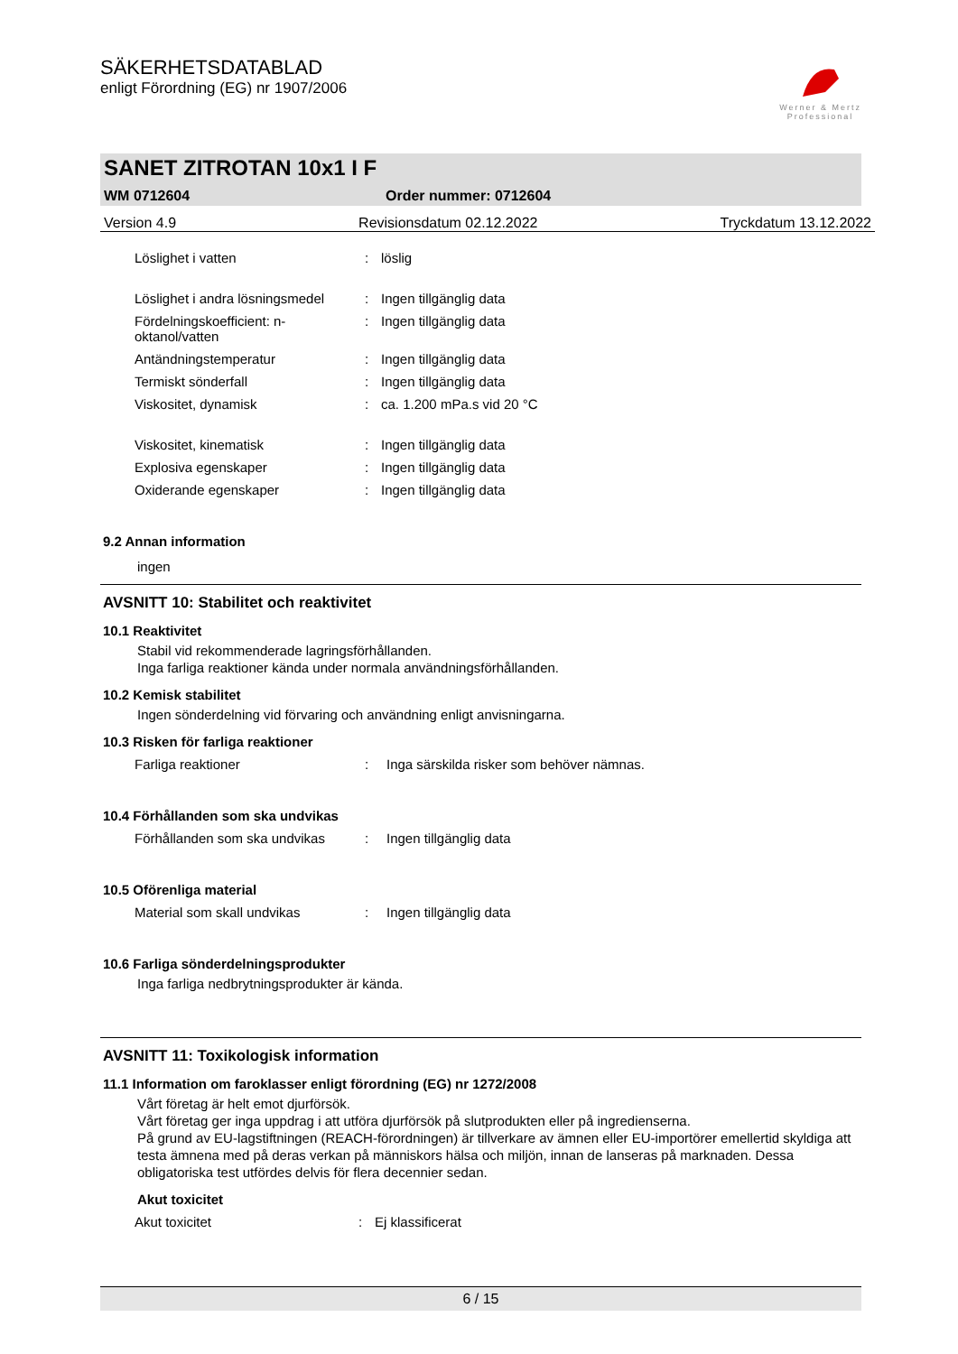Werner & Mertz
Professional
SÄKERHETSDATABLAD
enligt Förordning (EG) nr 1907/2006
SANET ZITROTAN 10x1 I F
WM 0712604 Order nummer: 0712604
Version 4.9 Revisionsdatum 02.12.2022 Tryckdatum 13.12.2022
| Löslighet i vatten | : | löslig |
| Löslighet i andra lösningsmedel | : | Ingen tillgänglig data |
| Fördelningskoefficient: n-oktanol/vatten | : | Ingen tillgänglig data |
| Antändningstemperatur | : | Ingen tillgänglig data |
| Termiskt sönderfall | : | Ingen tillgänglig data |
| Viskositet, dynamisk | : | ca. 1.200 mPa.s vid 20 °C |
| Viskositet, kinematisk | : | Ingen tillgänglig data |
| Explosiva egenskaper | : | Ingen tillgänglig data |
| Oxiderande egenskaper | : | Ingen tillgänglig data |
9.2 Annan information
ingen
AVSNITT 10: Stabilitet och reaktivitet
10.1 Reaktivitet
Stabil vid rekommenderade lagringsförhållanden.
Inga farliga reaktioner kända under normala användningsförhållanden.
10.2 Kemisk stabilitet
Ingen sönderdelning vid förvaring och användning enligt anvisningarna.
10.3 Risken för farliga reaktioner
| Farliga reaktioner | : | Inga särskilda risker som behöver nämnas. |
10.4 Förhållanden som ska undvikas
| Förhållanden som ska undvikas | : | Ingen tillgänglig data |
10.5 Oförenliga material
| Material som skall undvikas | : | Ingen tillgänglig data |
10.6 Farliga sönderdelningsprodukter
Inga farliga nedbrytningsprodukter är kända.
AVSNITT 11: Toxikologisk information
11.1 Information om faroklasser enligt förordning (EG) nr 1272/2008
Vårt företag är helt emot djurförsök.
Vårt företag ger inga uppdrag i att utföra djurförsök på slutprodukten eller på ingredienserna.
På grund av EU-lagstiftningen (REACH-förordningen) är tillverkare av ämnen eller EU-importörer emellertid skyldiga att testa ämnena med på deras verkan på människors hälsa och miljön, innan de lanseras på marknaden. Dessa obligatoriska test utfördes delvis för flera decennier sedan.
Akut toxicitet
| Akut toxicitet | : | Ej klassificerat |
6 / 15